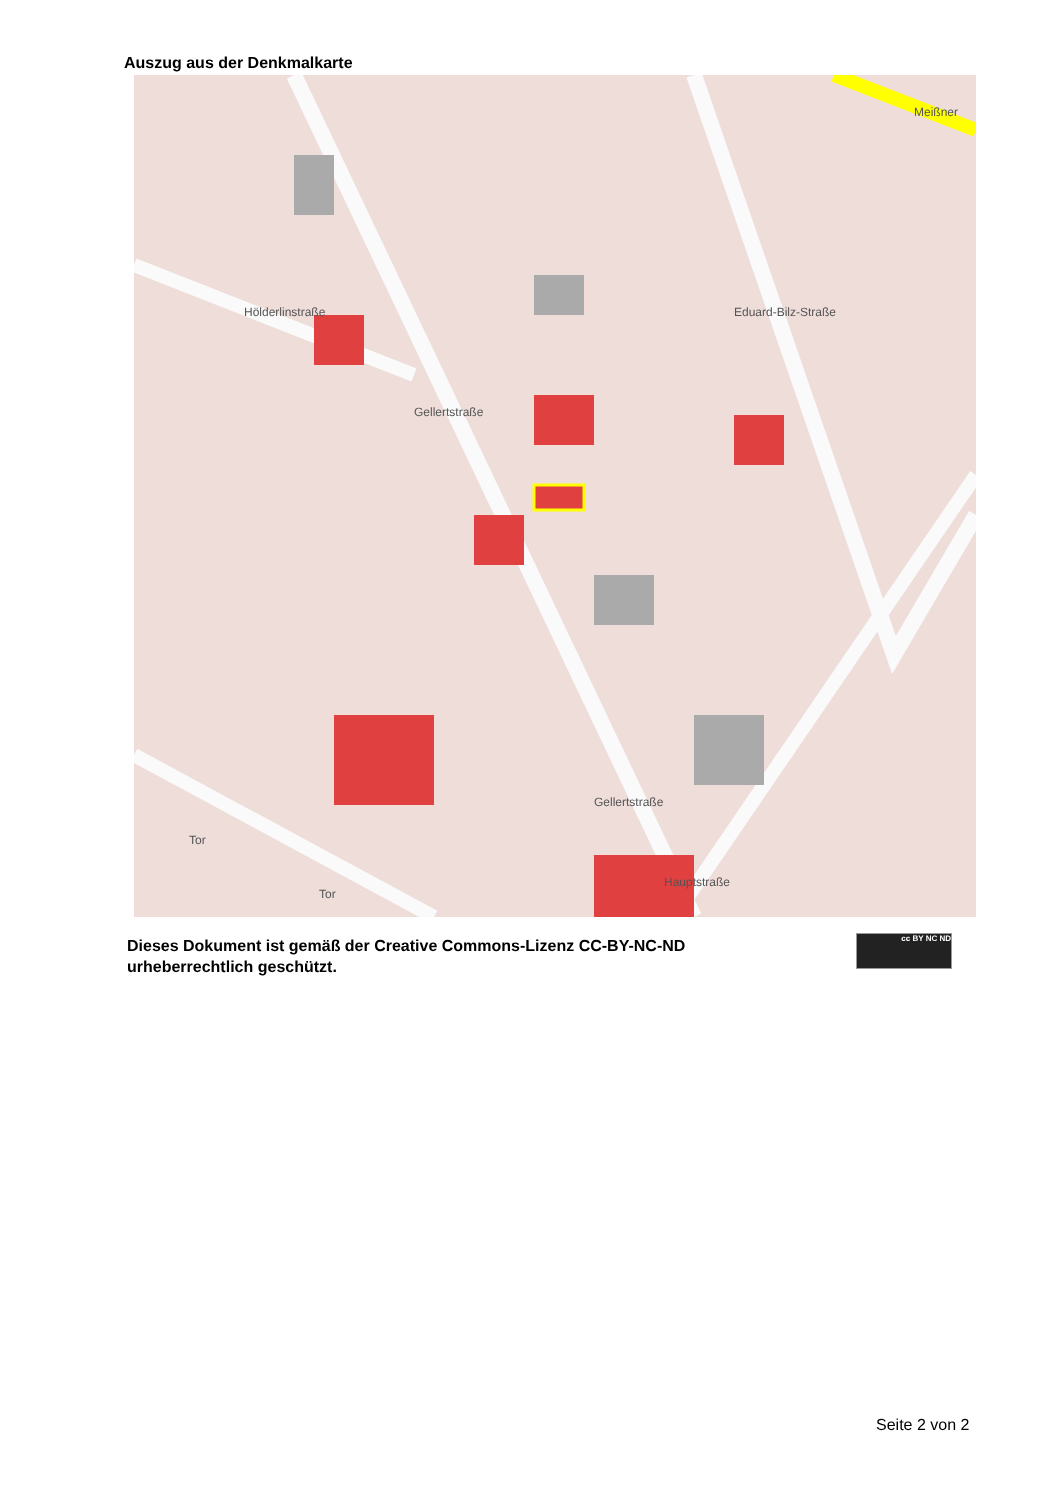Auszug aus der Denkmalkarte
Hölderlinstraße
Gellertstraße
Eduard-Bilz-Straße
Meißner
Gellertstraße
Hauptstraße
Tor
Tor
Dieses Dokument ist gemäß der Creative Commons-Lizenz CC-BY-NC-ND
urheberrechtlich geschützt.
cc BY NC ND
Seite 2 von 2